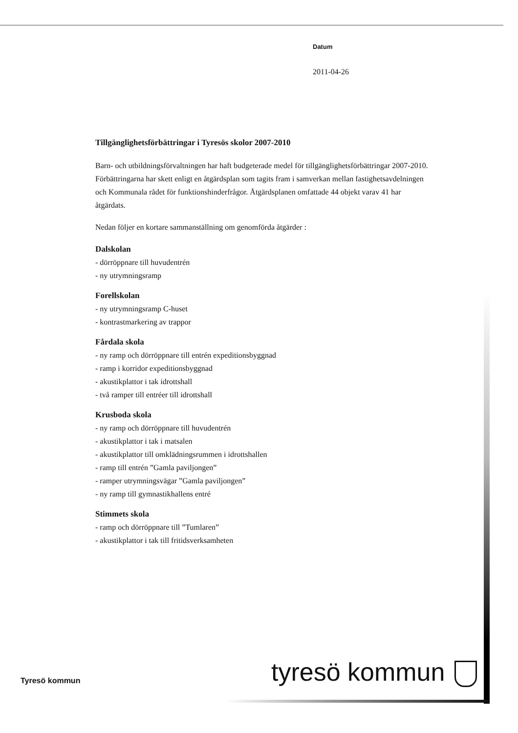Datum
2011-04-26
Tillgänglighetsförbättringar i Tyresös skolor 2007-2010
Barn- och utbildningsförvaltningen har haft budgeterade medel för tillgänglighetsförbättringar 2007-2010. Förbättringarna har skett enligt en åtgärdsplan som tagits fram i samverkan mellan fastighetsavdelningen och Kommunala rådet för funktionshinderfrågor. Åtgärdsplanen omfattade 44 objekt varav 41 har åtgärdats.
Nedan följer en kortare sammanställning om genomförda åtgärder :
Dalskolan
- dörröppnare till huvudentrén
- ny utrymningsramp
Forellskolan
- ny utrymningsramp C-huset
- kontrastmarkering av trappor
Fårdala skola
- ny ramp och dörröppnare till entrén expeditionsbyggnad
- ramp i korridor expeditionsbyggnad
- akustikplattor i tak idrottshall
- två ramper till entréer till idrottshall
Krusboda skola
- ny ramp och dörröppnare till huvudentrén
- akustikplattor i tak i matsalen
- akustikplattor till omklädningsrummen i idrottshallen
- ramp till entrén ”Gamla paviljongen”
- ramper utrymningsvägar ”Gamla paviljongen”
- ny ramp till gymnastikhallens entré
Stimmets skola
- ramp och dörröppnare till ”Tumlaren”
- akustikplattor i tak till fritidsverksamheten
tyresö kommun
Tyresö kommun